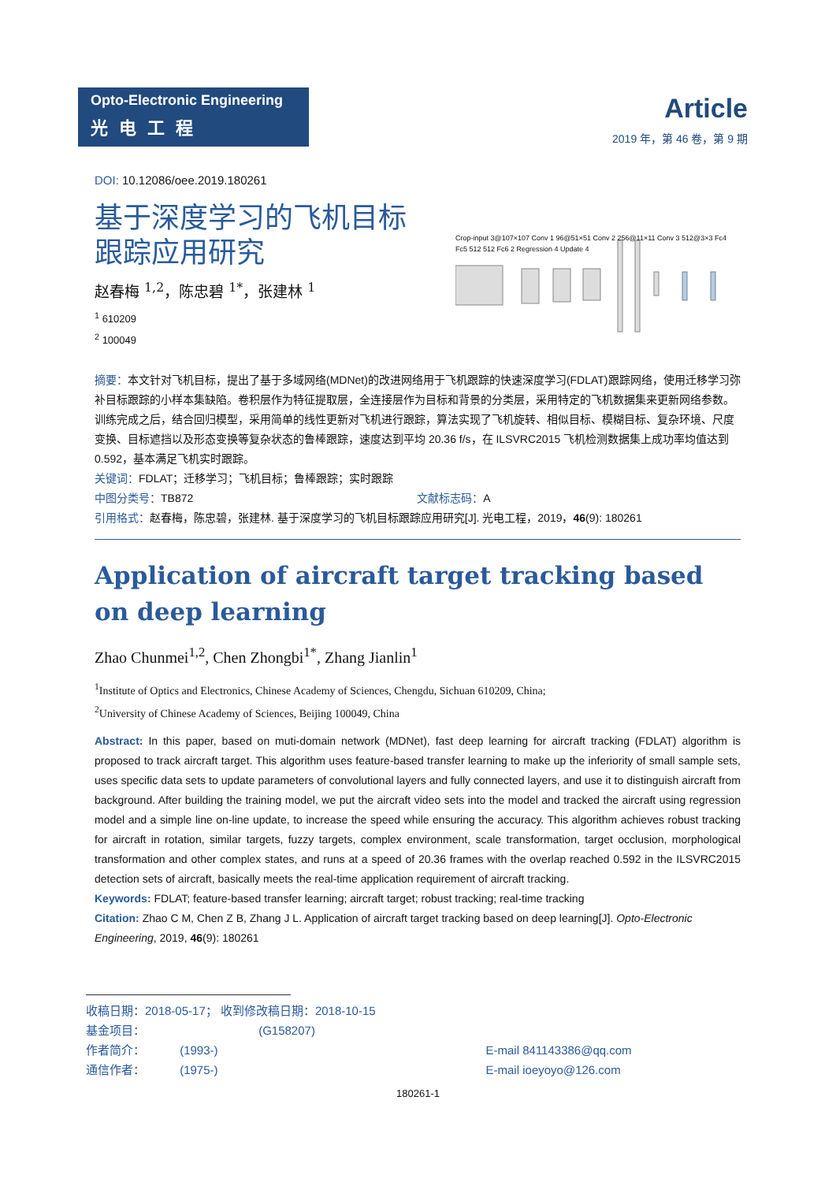Opto-Electronic Engineering
光电工程
Article
2019 年，第 46 卷，第 9 期
DOI: 10.12086/oee.2019.180261
基于深度学习的飞机目标
跟踪应用研究
赵春梅 <sup>1,2</sup>，陈忠碧 <sup>1*</sup>，张建林 <sup>1</sup>
<sup>1</sup> 610209
<sup>2</sup> 100049
Crop-input 3@107×107 Conv 1 96@51×51 Conv 2 256@11×11 Conv 3 512@3×3 Fc4 Fc5 512 512 Fc6 2 Regression 4 Update 4
摘要：本文针对飞机目标，提出了基于多域网络(MDNet)的改进网络用于飞机跟踪的快速深度学习(FDLAT)跟踪网络，使用迁移学习弥补目标跟踪的小样本集缺陷。卷积层作为特征提取层，全连接层作为目标和背景的分类层，采用特定的飞机数据集来更新网络参数。训练完成之后，结合回归模型，采用简单的线性更新对飞机进行跟踪，算法实现了飞机旋转、相似目标、模糊目标、复杂环境、尺度变换、目标遮挡以及形态变换等复杂状态的鲁棒跟踪，速度达到平均 20.36 f/s，在 ILSVRC2015 飞机检测数据集上成功率均值达到 0.592，基本满足飞机实时跟踪。
关键词：FDLAT；迁移学习；飞机目标；鲁棒跟踪；实时跟踪
中图分类号：TB872 文献标志码：A
引用格式：赵春梅，陈忠碧，张建林. 基于深度学习的飞机目标跟踪应用研究[J]. 光电工程，2019，46(9): 180261
Application of aircraft target tracking based on deep learning
Zhao Chunmei<sup>1,2</sup>, Chen Zhongbi<sup>1*</sup>, Zhang Jianlin<sup>1</sup>
<sup>1</sup> Institute of Optics and Electronics, Chinese Academy of Sciences, Chengdu, Sichuan 610209, China;
<sup>2</sup> University of Chinese Academy of Sciences, Beijing 100049, China
Abstract: In this paper, based on muti-domain network (MDNet), fast deep learning for aircraft tracking (FDLAT) algorithm is proposed to track aircraft target. This algorithm uses feature-based transfer learning to make up the inferiority of small sample sets, uses specific data sets to update parameters of convolutional layers and fully connected layers, and use it to distinguish aircraft from background. After building the training model, we put the aircraft video sets into the model and tracked the aircraft using regression model and a simple line on-line update, to increase the speed while ensuring the accuracy. This algorithm achieves robust tracking for aircraft in rotation, similar targets, fuzzy targets, complex environment, scale transformation, target occlusion, morphological transformation and other complex states, and runs at a speed of 20.36 frames with the overlap reached 0.592 in the ILSVRC2015 detection sets of aircraft, basically meets the real-time application requirement of aircraft tracking.
Keywords: FDLAT; feature-based transfer learning; aircraft target; robust tracking; real-time tracking
Citation: Zhao C M, Chen Z B, Zhang J L. Application of aircraft target tracking based on deep learning[J]. Opto-Electronic Engineering, 2019, 46(9): 180261
收稿日期：2018-05-17； 收到修改稿日期：2018-10-15
基金项目： (G158207)
作者简介： (1993-) E-mail 841143386@qq.com
通信作者： (1975-) E-mail ioeyoyo@126.com
180261-1